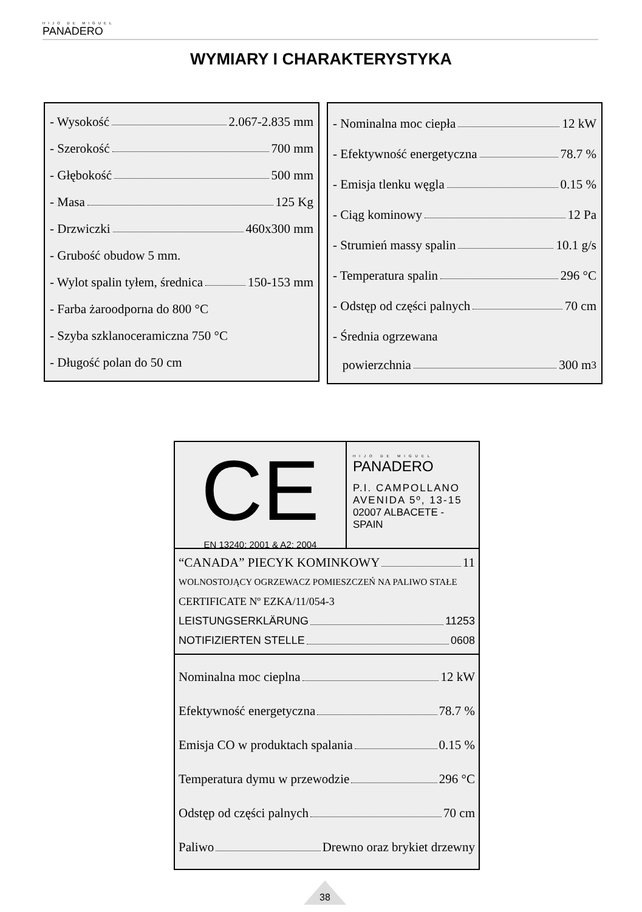HIJO DE MIGUEL
PANADERO
WYMIARY I CHARAKTERYSTYKA
- Wysokość 2.067-2.835 mm
- Szerokość 700 mm
- Głębokość 500 mm
- Masa 125 Kg
- Drzwiczki 460x300 mm
- Grubość obudow 5 mm.
- Wylot spalin tyłem, średnica 150-153 mm
- Farba żaroodporna do 800 °C
- Szyba szklanoceramiczna 750 °C
- Długość polan do 50 cm
- Nominalna moc ciepła 12 kW
- Efektywność energetyczna 78.7 %
- Emisja tlenku węgla 0.15 %
- Ciąg kominowy 12 Pa
- Strumień massy spalin 10.1 g/s
- Temperatura spalin 296 °C
- Odstęp od części palnych 70 cm
- Średnia ogrzewana
powierzchnia 300 m<sup>3</sup>
CE
EN 13240: 2001 & A2: 2004
HIJO DE MIGUEL
PANADERO
P.I. CAMPOLLANO
AVENIDA 5º, 13-15
02007 ALBACETE -SPAIN
“CANADA” PIECYK KOMINKOWY 11
WOLNOSTOJĄCY OGRZEWACZ POMIESZCZEŃ NA PALIWO STAŁE
CERTIFICATE Nº EZKA/11/054-3
LEISTUNGSERKLÄRUNG 11253
NOTIFIZIERTEN STELLE 0608
Nominalna moc cieplna 12 kW
Efektywność energetyczna 78.7 %
Emisja CO w produktach spalania 0.15 %
Temperatura dymu w przewodzie 296 °C
Odstęp od części palnych 70 cm
Paliwo Drewno oraz brykiet drzewny
38